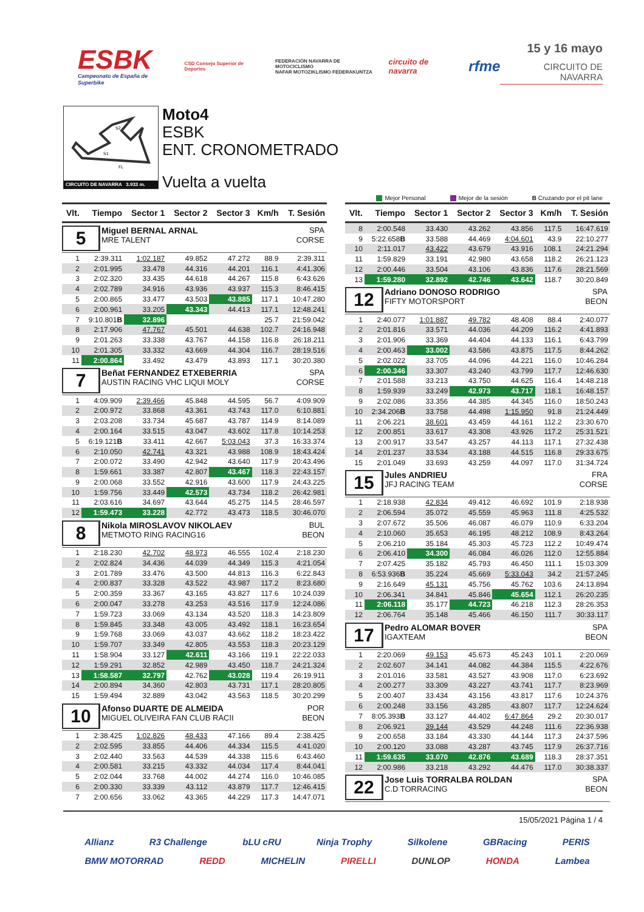ESBK
Campeonato de España de Superbike
CSD Consejo Superior de Deportes
FEDERACIÓN NAVARRA DE MOTOCICLISMO
NAFAR MOTOZIKLISMO FEDERAKUNTZA
circuito de navarra
rfme
15 y 16 mayo
CIRCUITO DE NAVARRA
S2
S1
FL
CIRCUITO DE NAVARRA 3.933 m.
Moto4
ESBK
ENT. CRONOMETRADO
Vuelta a vuelta
Mejor Personal Mejor de la sesión B Cruzando por el pit lane
| Vlt. | Tiempo | Sector 1 | Sector 2 | Sector 3 | Km/h | T. Sesión |
| --- | --- | --- | --- | --- | --- | --- |
| 5 Miguel BERNAL ARNAL SPA MRE TALENT CORSE | | | | | | |
| 1 | 2:39.311 | 1:02.187 | 49.852 | 47.272 | 88.9 | 2:39.311 |
| 2 | 2:01.995 | 33.478 | 44.316 | 44.201 | 116.1 | 4:41.306 |
| 3 | 2:02.320 | 33.435 | 44.618 | 44.267 | 115.8 | 6:43.626 |
| 4 | 2:02.789 | 34.916 | 43.936 | 43.937 | 115.3 | 8:46.415 |
| 5 | 2:00.865 | 33.477 | 43.503 | 43.885 | 117.1 | 10:47.280 |
| 6 | 2:00.961 | 33.205 | 43.343 | 44.413 | 117.1 | 12:48.241 |
| 7 | 9:10.801 B | 32.896 | | | 25.7 | 21:59.042 |
| 8 | 2:17.906 | 47.767 | 45.501 | 44.638 | 102.7 | 24:16.948 |
| 9 | 2:01.263 | 33.338 | 43.767 | 44.158 | 116.8 | 26:18.211 |
| 10 | 2:01.305 | 33.332 | 43.669 | 44.304 | 116.7 | 28:19.516 |
| 11 | 2:00.864 | 33.492 | 43.479 | 43.893 | 117.1 | 30:20.380 |
| 7 Beñat FERNANDEZ ETXEBERRIA SPA AUSTIN RACING VHC LIQUI MOLY CORSE | | | | | | |
| 1 | 4:09.909 | 2:39.466 | 45.848 | 44.595 | 56.7 | 4:09.909 |
| 2 | 2:00.972 | 33.868 | 43.361 | 43.743 | 117.0 | 6:10.881 |
| 3 | 2:03.208 | 33.734 | 45.687 | 43.787 | 114.9 | 8:14.089 |
| 4 | 2:00.164 | 33.515 | 43.047 | 43.602 | 117.8 | 10:14.253 |
| 5 | 6:19.121 B | 33.411 | 42.667 | 5:03.043 | 37.3 | 16:33.374 |
| 6 | 2:10.050 | 42.741 | 43.321 | 43.988 | 108.9 | 18:43.424 |
| 7 | 2:00.072 | 33.490 | 42.942 | 43.640 | 117.9 | 20:43.496 |
| 8 | 1:59.661 | 33.387 | 42.807 | 43.467 | 118.3 | 22:43.157 |
| 9 | 2:00.068 | 33.552 | 42.916 | 43.600 | 117.9 | 24:43.225 |
| 10 | 1:59.756 | 33.449 | 42.573 | 43.734 | 118.2 | 26:42.981 |
| 11 | 2:03.616 | 34.697 | 43.644 | 45.275 | 114.5 | 28:46.597 |
| 12 | 1:59.473 | 33.228 | 42.772 | 43.473 | 118.5 | 30:46.070 |
| 8 Nikola MIROSLAVOV NIKOLAEV BUL METMOTO RING RACING16 BEON | | | | | | |
| 1 | 2:18.230 | 42.702 | 48.973 | 46.555 | 102.4 | 2:18.230 |
| 2 | 2:02.824 | 34.436 | 44.039 | 44.349 | 115.3 | 4:21.054 |
| 3 | 2:01.789 | 33.476 | 43.500 | 44.813 | 116.3 | 6:22.843 |
| 4 | 2:00.837 | 33.328 | 43.522 | 43.987 | 117.2 | 8:23.680 |
| 5 | 2:00.359 | 33.367 | 43.165 | 43.827 | 117.6 | 10:24.039 |
| 6 | 2:00.047 | 33.278 | 43.253 | 43.516 | 117.9 | 12:24.086 |
| 7 | 1:59.723 | 33.069 | 43.134 | 43.520 | 118.3 | 14:23.809 |
| 8 | 1:59.845 | 33.348 | 43.005 | 43.492 | 118.1 | 16:23.654 |
| 9 | 1:59.768 | 33.069 | 43.037 | 43.662 | 118.2 | 18:23.422 |
| 10 | 1:59.707 | 33.349 | 42.805 | 43.553 | 118.3 | 20:23.129 |
| 11 | 1:58.904 | 33.127 | 42.611 | 43.166 | 119.1 | 22:22.033 |
| 12 | 1:59.291 | 32.852 | 42.989 | 43.450 | 118.7 | 24:21.324 |
| 13 | 1:58.587 | 32.797 | 42.762 | 43.028 | 119.4 | 26:19.911 |
| 14 | 2:00.894 | 34.360 | 42.803 | 43.731 | 117.1 | 28:20.805 |
| 15 | 1:59.494 | 32.889 | 43.042 | 43.563 | 118.5 | 30:20.299 |
| 10 Afonso DUARTE DE ALMEIDA POR MIGUEL OLIVEIRA FAN CLUB RACII BEON | | | | | | |
| 1 | 2:38.425 | 1:02.826 | 48.433 | 47.166 | 89.4 | 2:38.425 |
| 2 | 2:02.595 | 33.855 | 44.406 | 44.334 | 115.5 | 4:41.020 |
| 3 | 2:02.440 | 33.563 | 44.539 | 44.338 | 115.6 | 6:43.460 |
| 4 | 2:00.581 | 33.215 | 43.332 | 44.034 | 117.4 | 8:44.041 |
| 5 | 2:02.044 | 33.768 | 44.002 | 44.274 | 116.0 | 10:46.085 |
| 6 | 2:00.330 | 33.339 | 43.112 | 43.879 | 117.7 | 12:46.415 |
| 7 | 2:00.656 | 33.062 | 43.365 | 44.229 | 117.3 | 14:47.071 |
| Vlt. | Tiempo | Sector 1 | Sector 2 | Sector 3 | Km/h | T. Sesión |
| --- | --- | --- | --- | --- | --- | --- |
| 8 | 2:00.548 | 33.430 | 43.262 | 43.856 | 117.5 | 16:47.619 |
| 9 | 5:22.658 B | 33.588 | 44.469 | 4:04.601 | 43.9 | 22:10.277 |
| 10 | 2:11.017 | 43.422 | 43.679 | 43.916 | 108.1 | 24:21.294 |
| 11 | 1:59.829 | 33.191 | 42.980 | 43.658 | 118.2 | 26:21.123 |
| 12 | 2:00.446 | 33.504 | 43.106 | 43.836 | 117.6 | 28:21.569 |
| 13 | 1:59.280 | 32.892 | 42.746 | 43.642 | 118.7 | 30:20.849 |
| 12 Adriano DONOSO RODRIGO SPA FIFTY MOTORSPORT BEON | | | | | | |
| 1 | 2:40.077 | 1:01.887 | 49.782 | 48.408 | 88.4 | 2:40.077 |
| 2 | 2:01.816 | 33.571 | 44.036 | 44.209 | 116.2 | 4:41.893 |
| 3 | 2:01.906 | 33.369 | 44.404 | 44.133 | 116.1 | 6:43.799 |
| 4 | 2:00.463 | 33.002 | 43.586 | 43.875 | 117.5 | 8:44.262 |
| 5 | 2:02.022 | 33.705 | 44.096 | 44.221 | 116.0 | 10:46.284 |
| 6 | 2:00.346 | 33.307 | 43.240 | 43.799 | 117.7 | 12:46.630 |
| 7 | 2:01.588 | 33.213 | 43.750 | 44.625 | 116.4 | 14:48.218 |
| 8 | 1:59.939 | 33.249 | 42.973 | 43.717 | 118.1 | 16:48.157 |
| 9 | 2:02.086 | 33.356 | 44.385 | 44.345 | 116.0 | 18:50.243 |
| 10 | 2:34.206 B | 33.758 | 44.498 | 1:15.950 | 91.8 | 21:24.449 |
| 11 | 2:06.221 | 38.601 | 43.459 | 44.161 | 112.2 | 23:30.670 |
| 12 | 2:00.851 | 33.617 | 43.308 | 43.926 | 117.2 | 25:31.521 |
| 13 | 2:00.917 | 33.547 | 43.257 | 44.113 | 117.1 | 27:32.438 |
| 14 | 2:01.237 | 33.534 | 43.188 | 44.515 | 116.8 | 29:33.675 |
| 15 | 2:01.049 | 33.693 | 43.259 | 44.097 | 117.0 | 31:34.724 |
| 15 Jules ANDRIEU FRA JFJ RACING TEAM CORSE | | | | | | |
| 1 | 2:18.938 | 42.834 | 49.412 | 46.692 | 101.9 | 2:18.938 |
| 2 | 2:06.594 | 35.072 | 45.559 | 45.963 | 111.8 | 4:25.532 |
| 3 | 2:07.672 | 35.506 | 46.087 | 46.079 | 110.9 | 6:33.204 |
| 4 | 2:10.060 | 35.653 | 46.195 | 48.212 | 108.9 | 8:43.264 |
| 5 | 2:06.210 | 35.184 | 45.303 | 45.723 | 112.2 | 10:49.474 |
| 6 | 2:06.410 | 34.300 | 46.084 | 46.026 | 112.0 | 12:55.884 |
| 7 | 2:07.425 | 35.182 | 45.793 | 46.450 | 111.1 | 15:03.309 |
| 8 | 6:53.936 B | 35.224 | 45.669 | 5:33.043 | 34.2 | 21:57.245 |
| 9 | 2:16.649 | 45.131 | 45.756 | 45.762 | 103.6 | 24:13.894 |
| 10 | 2:06.341 | 34.841 | 45.846 | 45.654 | 112.1 | 26:20.235 |
| 11 | 2:06.118 | 35.177 | 44.723 | 46.218 | 112.3 | 28:26.353 |
| 12 | 2:06.764 | 35.148 | 45.466 | 46.150 | 111.7 | 30:33.117 |
| 17 Pedro ALOMAR BOVER SPA IGAXTEAM BEON | | | | | | |
| 1 | 2:20.069 | 49.153 | 45.673 | 45.243 | 101.1 | 2:20.069 |
| 2 | 2:02.607 | 34.141 | 44.082 | 44.384 | 115.5 | 4:22.676 |
| 3 | 2:01.016 | 33.581 | 43.527 | 43.908 | 117.0 | 6:23.692 |
| 4 | 2:00.277 | 33.309 | 43.227 | 43.741 | 117.7 | 8:23.969 |
| 5 | 2:00.407 | 33.434 | 43.156 | 43.817 | 117.6 | 10:24.376 |
| 6 | 2:00.248 | 33.156 | 43.285 | 43.807 | 117.7 | 12:24.624 |
| 7 | 8:05.393 B | 33.127 | 44.402 | 6:47.864 | 29.2 | 20:30.017 |
| 8 | 2:06.921 | 39.144 | 43.529 | 44.248 | 111.6 | 22:36.938 |
| 9 | 2:00.658 | 33.184 | 43.330 | 44.144 | 117.3 | 24:37.596 |
| 10 | 2:00.120 | 33.088 | 43.287 | 43.745 | 117.9 | 26:37.716 |
| 11 | 1:59.635 | 33.070 | 42.876 | 43.689 | 118.3 | 28:37.351 |
| 12 | 2:00.986 | 33.218 | 43.292 | 44.476 | 117.0 | 30:38.337 |
| 22 Jose Luis TORRALBA ROLDAN SPA C.D TORRACING BEON | | | | | | |
15/05/2021 Página 1 / 4
Allianz R3 Challenge bLU cRU Ninja Trophy Silkolene GBRacing PERIS
BMW MOTORRAD REDD MICHELIN PIRELLI DUNLOP HONDA Lambea